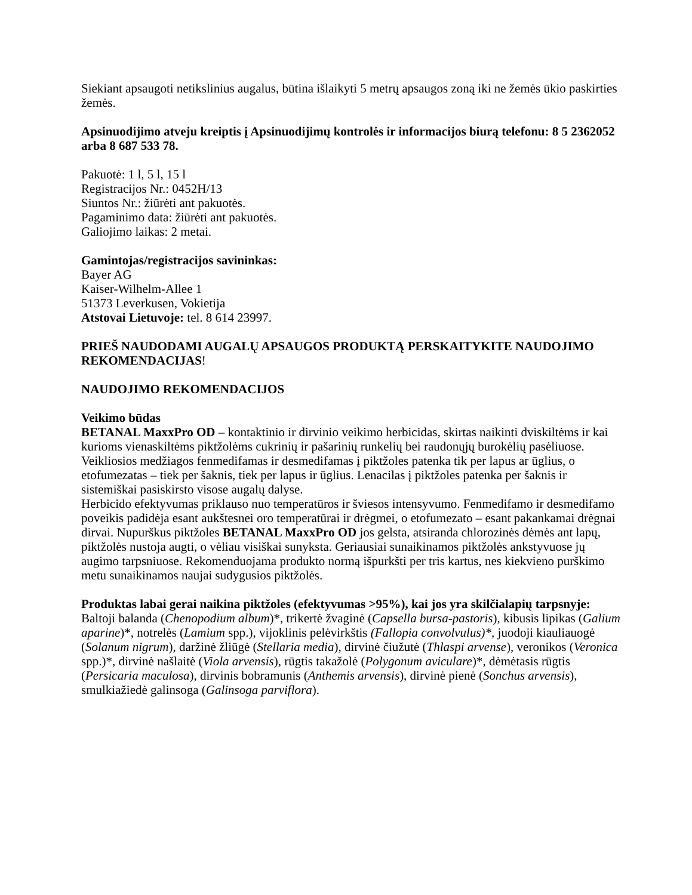Siekiant apsaugoti netikslinius augalus, būtina išlaikyti 5 metrų apsaugos zoną iki ne žemės ūkio paskirties žemės.
Apsinuodijimo atveju kreiptis į Apsinuodijimų kontrolės ir informacijos biurą telefonu: 8 5 2362052 arba 8 687 533 78.
Pakuotė: 1 l, 5 l, 15 l
Registracijos Nr.: 0452H/13
Siuntos Nr.: žiūrėti ant pakuotės.
Pagaminimo data: žiūrėti ant pakuotės.
Galiojimo laikas: 2 metai.
Gamintojas/registracijos savininkas:
Bayer AG
Kaiser-Wilhelm-Allee 1
51373 Leverkusen, Vokietija
Atstovai Lietuvoje: tel. 8 614 23997.
PRIEŠ NAUDODAMI AUGALŲ APSAUGOS PRODUKTĄ PERSKAITYKITE NAUDOJIMO REKOMENDACIJAS!
NAUDOJIMO REKOMENDACIJOS
Veikimo būdas
BETANAL MaxxPro OD – kontaktinio ir dirvinio veikimo herbicidas, skirtas naikinti dviskiltėms ir kai kurioms vienaskiltėms piktžolėms cukrinių ir pašarinių runkelių bei raudonųjų burokėlių pasėliuose. Veikliosios medžiagos fenmedifamas ir desmedifamas į piktžoles patenka tik per lapus ar ūglius, o etofumezatas – tiek per šaknis, tiek per lapus ir ūglius. Lenacilas į piktžoles patenka per šaknis ir sistemiškai pasiskirsto visose augalų dalyse.
Herbicido efektyvumas priklauso nuo temperatūros ir šviesos intensyvumo. Fenmedifamo ir desmedifamo poveikis padidėja esant aukštesnei oro temperatūrai ir drėgmei, o etofumezato – esant pakankamai drėgnai dirvai. Nupurškus piktžoles BETANAL MaxxPro OD jos gelsta, atsiranda chlorozinės dėmės ant lapų, piktžolės nustoja augti, o vėliau visiškai sunyksta. Geriausiai sunaikinamos piktžolės ankstyvuose jų augimo tarpsniuose. Rekomenduojama produkto normą išpurkšti per tris kartus, nes kiekvieno purškimo metu sunaikinamos naujai sudygusios piktžolės.
Produktas labai gerai naikina piktžoles (efektyvumas >95%), kai jos yra skilčialapių tarpsnyje:
Baltoji balanda (Chenopodium album)*, trikertė žvaginė (Capsella bursa-pastoris), kibusis lipikas (Galium aparine)*, notrelės (Lamium spp.), vijoklinis pelėvirkštis (Fallopia convolvulus)*, juodoji kiauliauogė (Solanum nigrum), daržinė žliūgė (Stellaria media), dirvinė čiužutė (Thlaspi arvense), veronikos (Veronica spp.)*, dirvinė našlaitė (Viola arvensis), rūgtis takažolė (Polygonum aviculare)*, dėmėtasis rūgtis (Persicaria maculosa), dirvinis bobramunis (Anthemis arvensis), dirvinė pienė (Sonchus arvensis), smulkiažiedė galinsoga (Galinsoga parviflora).